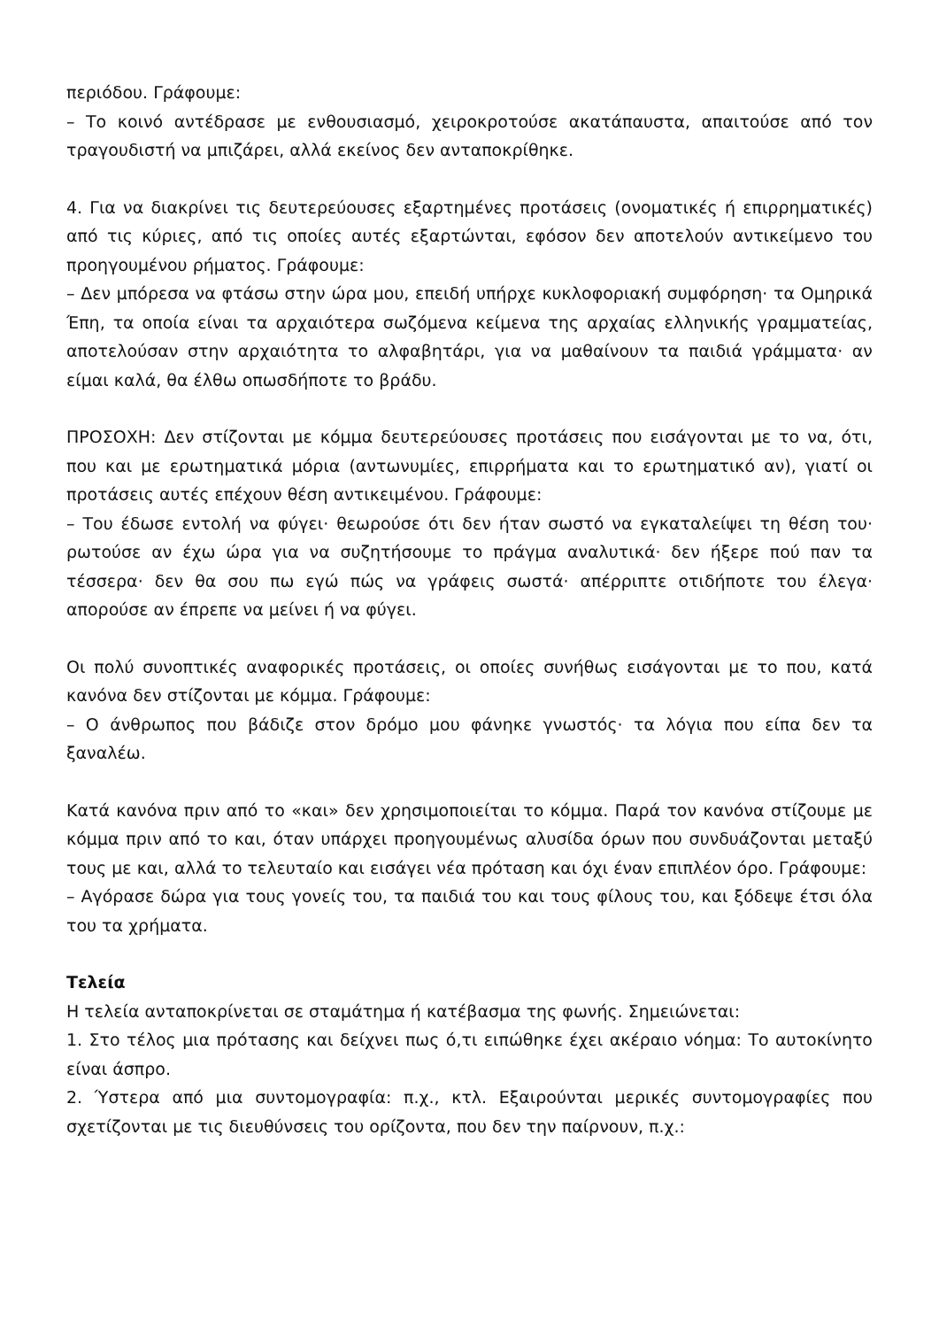περιόδου. Γράφουμε:
– Το κοινό αντέδρασε με ενθουσιασμό, χειροκροτούσε ακατάπαυστα, απαιτούσε από τον τραγουδιστή να μπιζάρει, αλλά εκείνος δεν ανταποκρίθηκε.
4. Για να διακρίνει τις δευτερεύουσες εξαρτημένες προτάσεις (ονοματικές ή επιρρηματικές) από τις κύριες, από τις οποίες αυτές εξαρτώνται, εφόσον δεν αποτελούν αντικείμενο του προηγουμένου ρήματος. Γράφουμε:
– Δεν μπόρεσα να φτάσω στην ώρα μου, επειδή υπήρχε κυκλοφοριακή συμφόρηση· τα Ομηρικά Έπη, τα οποία είναι τα αρχαιότερα σωζόμενα κείμενα της αρχαίας ελληνικής γραμματείας, αποτελούσαν στην αρχαιότητα το αλφαβητάρι, για να μαθαίνουν τα παιδιά γράμματα· αν είμαι καλά, θα έλθω οπωσδήποτε το βράδυ.
ΠΡΟΣΟΧΗ: Δεν στίζονται με κόμμα δευτερεύουσες προτάσεις που εισάγονται με το να, ότι, που και με ερωτηματικά μόρια (αντωνυμίες, επιρρήματα και το ερωτηματικό αν), γιατί οι προτάσεις αυτές επέχουν θέση αντικειμένου. Γράφουμε:
– Του έδωσε εντολή να φύγει· θεωρούσε ότι δεν ήταν σωστό να εγκαταλείψει τη θέση του· ρωτούσε αν έχω ώρα για να συζητήσουμε το πράγμα αναλυτικά· δεν ήξερε πού παν τα τέσσερα· δεν θα σου πω εγώ πώς να γράφεις σωστά· απέρριπτε οτιδήποτε του έλεγα· απορούσε αν έπρεπε να μείνει ή να φύγει.
Οι πολύ συνοπτικές αναφορικές προτάσεις, οι οποίες συνήθως εισάγονται με το που, κατά κανόνα δεν στίζονται με κόμμα. Γράφουμε:
– Ο άνθρωπος που βάδιζε στον δρόμο μου φάνηκε γνωστός· τα λόγια που είπα δεν τα ξαναλέω.
Κατά κανόνα πριν από το «και» δεν χρησιμοποιείται το κόμμα. Παρά τον κανόνα στίζουμε με κόμμα πριν από το και, όταν υπάρχει προηγουμένως αλυσίδα όρων που συνδυάζονται μεταξύ τους με και, αλλά το τελευταίο και εισάγει νέα πρόταση και όχι έναν επιπλέον όρο. Γράφουμε:
– Αγόρασε δώρα για τους γονείς του, τα παιδιά του και τους φίλους του, και ξόδεψε έτσι όλα του τα χρήματα.
Τελεία
Η τελεία ανταποκρίνεται σε σταμάτημα ή κατέβασμα της φωνής. Σημειώνεται:
1. Στο τέλος μια πρότασης και δείχνει πως ό,τι ειπώθηκε έχει ακέραιο νόημα: Το αυτοκίνητο είναι άσπρο.
2. Ύστερα από μια συντομογραφία: π.χ., κτλ. Εξαιρούνται μερικές συντομογραφίες που σχετίζονται με τις διευθύνσεις του ορίζοντα, που δεν την παίρνουν, π.χ.: